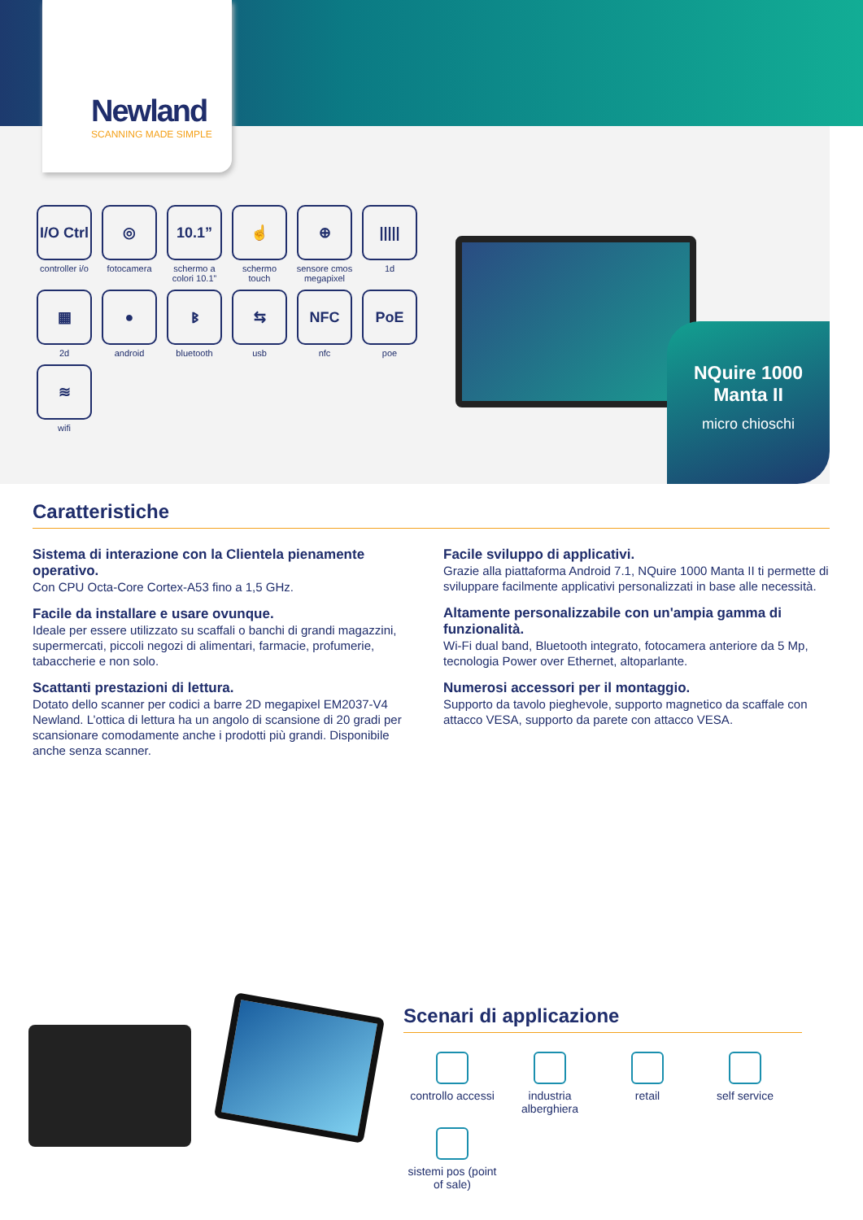Newland
SCANNING MADE SIMPLE
I/O Ctrl
controller i/o
◎
fotocamera
10.1”
schermo a colori 10.1”
☝
schermo touch
⊕
sensore cmos megapixel
|||||
1d
▦
2d
●
android
ᛒ
bluetooth
⇆
usb
NFC
nfc
PoE
poe
≋
wifi
NQuire 1000
Manta II
micro chioschi
Caratteristiche
Sistema di interazione con la Clientela pienamente operativo.
Con CPU Octa-Core Cortex-A53 fino a 1,5 GHz.
Facile da installare e usare ovunque.
Ideale per essere utilizzato su scaffali o banchi di grandi magazzini, supermercati, piccoli negozi di alimentari, farmacie, profumerie, tabaccherie e non solo.
Scattanti prestazioni di lettura.
Dotato dello scanner per codici a barre 2D megapixel EM2037-V4 Newland. L’ottica di lettura ha un angolo di scansione di 20 gradi per scansionare comodamente anche i prodotti più grandi. Disponibile anche senza scanner.
Facile sviluppo di applicativi.
Grazie alla piattaforma Android 7.1, NQuire 1000 Manta II ti permette di sviluppare facilmente applicativi personalizzati in base alle necessità.
Altamente personalizzabile con un'ampia gamma di funzionalità.
Wi-Fi dual band, Bluetooth integrato, fotocamera anteriore da 5 Mp, tecnologia Power over Ethernet, altoparlante.
Numerosi accessori per il montaggio.
Supporto da tavolo pieghevole, supporto magnetico da scaffale con attacco VESA, supporto da parete con attacco VESA.
Scenari di applicazione
controllo accessi
industria alberghiera
retail
self service
sistemi pos (point of sale)